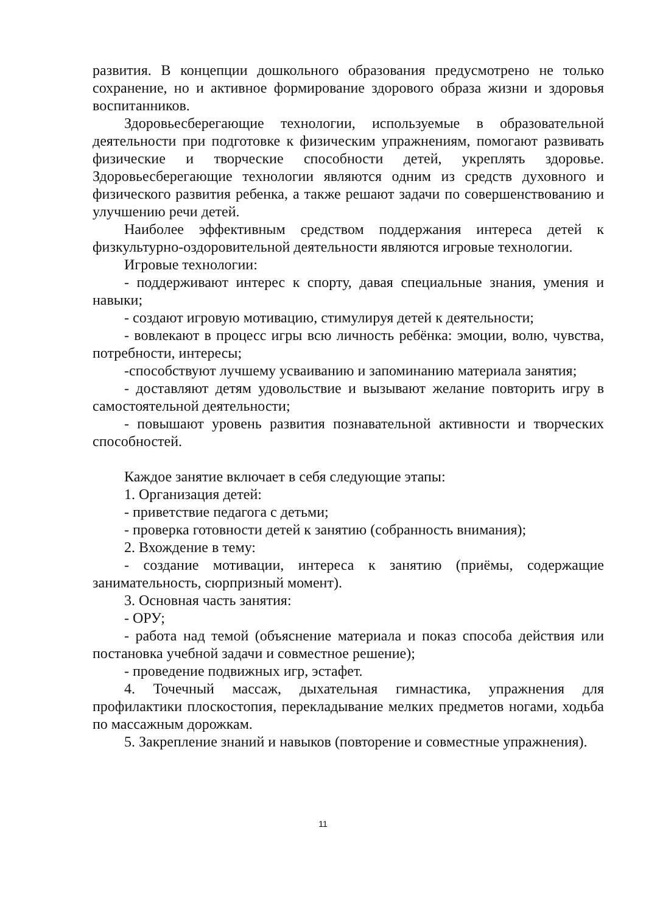развития. В концепции дошкольного образования предусмотрено не только сохранение, но и активное формирование здорового образа жизни и здоровья воспитанников.
Здоровьесберегающие технологии, используемые в образовательной деятельности при подготовке к физическим упражнениям, помогают развивать физические и творческие способности детей, укреплять здоровье. Здоровьесберегающие технологии являются одним из средств духовного и физического развития ребенка, а также решают задачи по совершенствованию и улучшению речи детей.
Наиболее эффективным средством поддержания интереса детей к физкультурно-оздоровительной деятельности являются игровые технологии.
Игровые технологии:
- поддерживают интерес к спорту, давая специальные знания, умения и навыки;
- создают игровую мотивацию, стимулируя детей к деятельности;
- вовлекают в процесс игры всю личность ребёнка: эмоции, волю, чувства, потребности, интересы;
-способствуют лучшему усваиванию и запоминанию материала занятия;
- доставляют детям удовольствие и вызывают желание повторить игру в самостоятельной деятельности;
- повышают уровень развития познавательной активности и творческих способностей.
Каждое занятие включает в себя следующие этапы:
1. Организация детей:
- приветствие педагога с детьми;
- проверка готовности детей к занятию (собранность внимания);
2. Вхождение в тему:
- создание мотивации, интереса к занятию (приёмы, содержащие занимательность, сюрпризный момент).
3. Основная часть занятия:
- ОРУ;
- работа над темой (объяснение материала и показ способа действия или постановка учебной задачи и совместное решение);
- проведение подвижных игр, эстафет.
4. Точечный массаж, дыхательная гимнастика, упражнения для профилактики плоскостопия, перекладывание мелких предметов ногами, ходьба по массажным дорожкам.
5. Закрепление знаний и навыков (повторение и совместные упражнения).
11